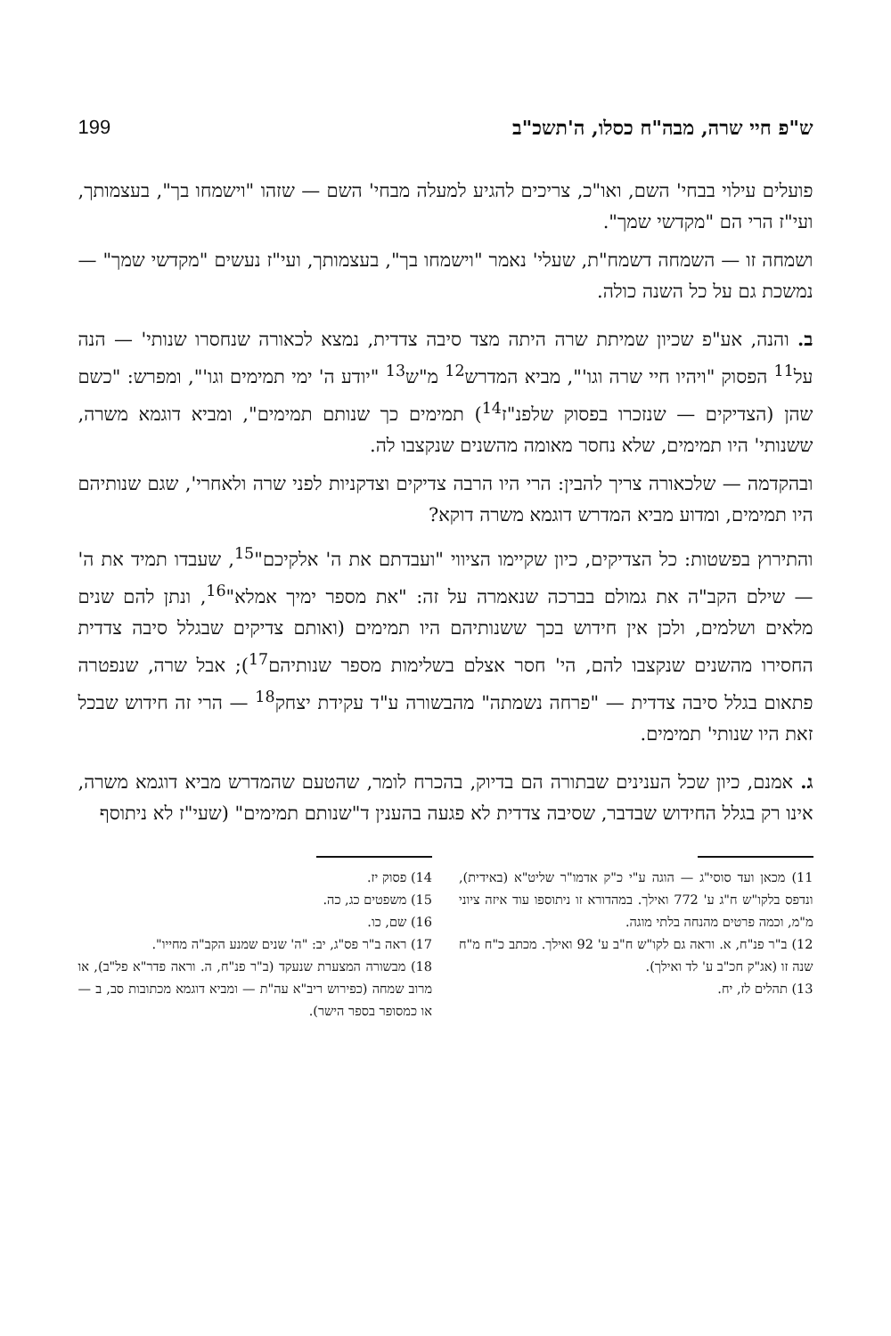ש"פ חיי שרה, מבה"ח כסלו, ה'תשכ"ב 199
פועלים עילוי בבחי' השם, ואו"כ, צריכים להגיע למעלה מבחי' השם — שזהו "וישמחו בך", בעצמותך, ועי"ז הרי הם "מקדשי שמך".
ושמחה זו — השמחה דשמח"ת, שעלי' נאמר "וישמחו בך", בעצמותך, ועי"ז נעשים "מקדשי שמך" — נמשכת גם על כל השנה כולה.
ב. והנה, אע"פ שכיון שמיתת שרה היתה מצד סיבה צדדית, נמצא לכאורה שנחסרו שנותי' — הנה על<sup>11</sup> הפסוק "ויהיו חיי שרה וגו'", מביא המדרש<sup>12</sup> מ"ש<sup>13</sup> "יודע ה' ימי תמימים וגו'", ומפרש: "כשם שהן (הצדיקים — שנזכרו בפסוק שלפנ"ז<sup>14</sup>) תמימים כך שנותם תמימים", ומביא דוגמא משרה, ששנותי' היו תמימים, שלא נחסר מאומה מהשנים שנקצבו לה.
ובהקדמה — שלכאורה צריך להבין: הרי היו הרבה צדיקים וצדקניות לפני שרה ולאחרי', שגם שנותיהם היו תמימים, ומדוע מביא המדרש דוגמא משרה דוקא?
והתירוץ בפשטות: כל הצדיקים, כיון שקיימו הציווי "ועבדתם את ה' אלקיכם"<sup>15</sup>, שעבדו תמיד את ה' — שילם הקב"ה את גמולם בברכה שנאמרה על זה: "את מספר ימיך אמלא"<sup>16</sup>, ונתן להם שנים מלאים ושלמים, ולכן אין חידוש בכך ששנותיהם היו תמימים (ואותם צדיקים שבגלל סיבה צדדית החסירו מהשנים שנקצבו להם, הי' חסר אצלם בשלימות מספר שנותיהם<sup>17</sup>); אבל שרה, שנפטרה פתאום בגלל סיבה צדדית — "פרחה נשמתה" מהבשורה ע"ד עקידת יצחק<sup>18</sup> — הרי זה חידוש שבכל זאת היו שנותי' תמימים.
ג. אמנם, כיון שכל הענינים שבתורה הם בדיוק, בהכרח לומר, שהטעם שהמדרש מביא דוגמא משרה, אינו רק בגלל החידוש שבדבר, שסיבה צדדית לא פגעה בהענין ד"שנותם תמימים" (שעי"ז לא ניתוסף
11) מכאן ועד סוסי"ג — הוגה ע"י כ"ק אדמו"ר שליט"א (באידית), ונדפס בלקו"ש ח"ג ע' 772 ואילך. במהדורא זו ניתוספו עוד איזה ציוני מ"מ, וכמה פרטים מהנחה בלתי מוגה.
12) ב"ר פנ"ח, א. וראה גם לקו"ש ח"ב ע' 92 ואילך. מכתב כ"ח מ"ח שנה זו (אג"ק חכ"ב ע' לד ואילך).
13) תהלים לז, יח.
14) פסוק יז.
15) משפטים כג, כה.
16) שם, כו.
17) ראה ב"ר פס"ג, יב: "ה' שנים שמנע הקב"ה מחייו".
18) מבשורה המצערת שנעקד (ב"ר פנ"ח, ה. וראה פדר"א פל"ב), או מרוב שמחה (כפירוש ריב"א עה"ת — ומביא דוגמא מכתובות סב, ב — או כמסופר בספר הישר).